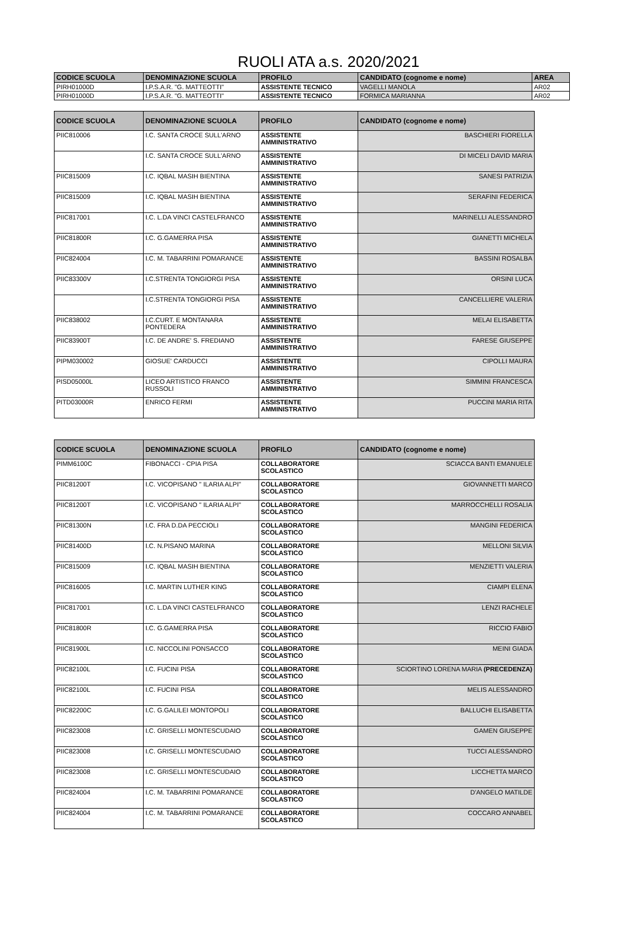RUOLI ATA a.s. 2020/2021
| CODICE SCUOLA | DENOMINAZIONE SCUOLA | PROFILO | CANDIDATO (cognome e nome) | AREA |
| --- | --- | --- | --- | --- |
| PIRH01000D | I.P.S.A.R. "G. MATTEOTTI" | ASSISTENTE TECNICO | VAGELLI MANOLA | AR02 |
| PIRH01000D | I.P.S.A.R. "G. MATTEOTTI" | ASSISTENTE TECNICO | FORMICA MARIANNA | AR02 |
| CODICE SCUOLA | DENOMINAZIONE SCUOLA | PROFILO | CANDIDATO (cognome e nome) |
| --- | --- | --- | --- |
| PIIC810006 | I.C. SANTA CROCE SULL'ARNO | ASSISTENTE AMMINISTRATIVO | BASCHIERI FIORELLA |
| | I.C. SANTA CROCE SULL'ARNO | ASSISTENTE AMMINISTRATIVO | DI MICELI DAVID MARIA |
| PIIC815009 | I.C. IQBAL MASIH BIENTINA | ASSISTENTE AMMINISTRATIVO | SANESI PATRIZIA |
| PIIC815009 | I.C. IQBAL MASIH BIENTINA | ASSISTENTE AMMINISTRATIVO | SERAFINI FEDERICA |
| PIIC817001 | I.C. L.DA VINCI CASTELFRANCO | ASSISTENTE AMMINISTRATIVO | MARINELLI ALESSANDRO |
| PIIC81800R | I.C. G.GAMERRA PISA | ASSISTENTE AMMINISTRATIVO | GIANETTI MICHELA |
| PIIC824004 | I.C. M. TABARRINI POMARANCE | ASSISTENTE AMMINISTRATIVO | BASSINI ROSALBA |
| PIIC83300V | I.C.STRENTA TONGIORGI PISA | ASSISTENTE AMMINISTRATIVO | ORSINI LUCA |
| | I.C.STRENTA TONGIORGI PISA | ASSISTENTE AMMINISTRATIVO | CANCELLIERE VALERIA |
| PIIC838002 | I.C.CURT. E MONTANARA PONTEDERA | ASSISTENTE AMMINISTRATIVO | MELAI ELISABETTA |
| PIIC83900T | I.C. DE ANDRE' S. FREDIANO | ASSISTENTE AMMINISTRATIVO | FARESE GIUSEPPE |
| PIPM030002 | GIOSUE' CARDUCCI | ASSISTENTE AMMINISTRATIVO | CIPOLLI MAURA |
| PISD05000L | LICEO ARTISTICO FRANCO RUSSOLI | ASSISTENTE AMMINISTRATIVO | SIMMINI FRANCESCA |
| PITD03000R | ENRICO FERMI | ASSISTENTE AMMINISTRATIVO | PUCCINI MARIA RITA |
| CODICE SCUOLA | DENOMINAZIONE SCUOLA | PROFILO | CANDIDATO (cognome e nome) |
| --- | --- | --- | --- |
| PIMM6100C | FIBONACCI - CPIA PISA | COLLABORATORE SCOLASTICO | SCIACCA BANTI EMANUELE |
| PIIC81200T | I.C. VICOPISANO " ILARIA ALPI" | COLLABORATORE SCOLASTICO | GIOVANNETTI MARCO |
| PIIC81200T | I.C. VICOPISANO " ILARIA ALPI" | COLLABORATORE SCOLASTICO | MARROCCHELLI ROSALIA |
| PIIC81300N | I.C. FRA D.DA PECCIOLI | COLLABORATORE SCOLASTICO | MANGINI FEDERICA |
| PIIC81400D | I.C. N.PISANO MARINA | COLLABORATORE SCOLASTICO | MELLONI SILVIA |
| PIIC815009 | I.C. IQBAL MASIH BIENTINA | COLLABORATORE SCOLASTICO | MENZIETTI VALERIA |
| PIIC816005 | I.C. MARTIN LUTHER KING | COLLABORATORE SCOLASTICO | CIAMPI ELENA |
| PIIC817001 | I.C. L.DA VINCI CASTELFRANCO | COLLABORATORE SCOLASTICO | LENZI RACHELE |
| PIIC81800R | I.C. G.GAMERRA PISA | COLLABORATORE SCOLASTICO | RICCIO FABIO |
| PIIC81900L | I.C. NICCOLINI PONSACCO | COLLABORATORE SCOLASTICO | MEINI GIADA |
| PIIC82100L | I.C. FUCINI PISA | COLLABORATORE SCOLASTICO | SCIORTINO LORENA MARIA (PRECEDENZA) |
| PIIC82100L | I.C. FUCINI PISA | COLLABORATORE SCOLASTICO | MELIS ALESSANDRO |
| PIIC82200C | I.C. G.GALILEI MONTOPOLI | COLLABORATORE SCOLASTICO | BALLUCHI ELISABETTA |
| PIIC823008 | I.C. GRISELLI MONTESCUDAIO | COLLABORATORE SCOLASTICO | GAMEN GIUSEPPE |
| PIIC823008 | I.C. GRISELLI MONTESCUDAIO | COLLABORATORE SCOLASTICO | TUCCI ALESSANDRO |
| PIIC823008 | I.C. GRISELLI MONTESCUDAIO | COLLABORATORE SCOLASTICO | LICCHETTA MARCO |
| PIIC824004 | I.C. M. TABARRINI POMARANCE | COLLABORATORE SCOLASTICO | D'ANGELO MATILDE |
| PIIC824004 | I.C. M. TABARRINI POMARANCE | COLLABORATORE SCOLASTICO | COCCARO ANNABEL |